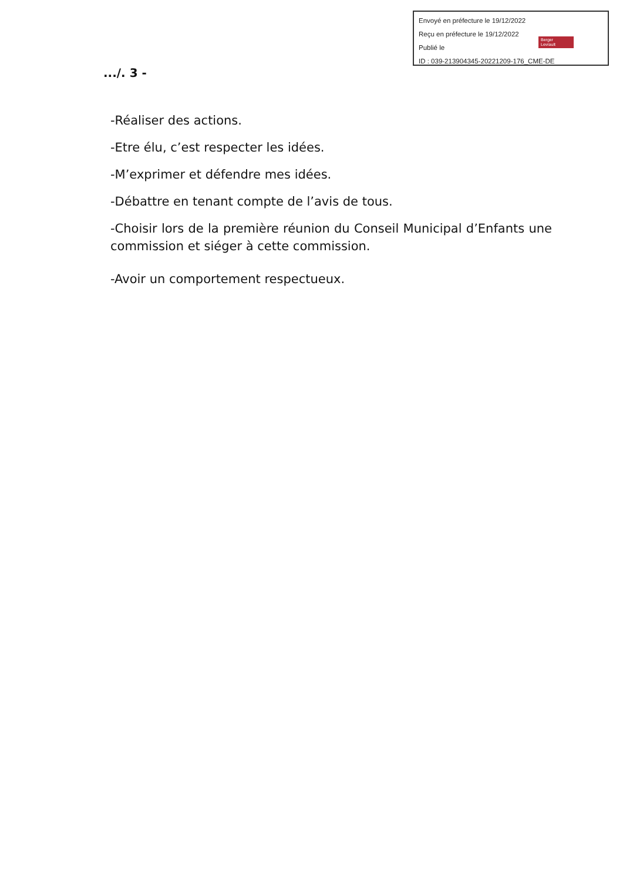Envoyé en préfecture le 19/12/2022
Reçu en préfecture le 19/12/2022
Publié le
ID : 039-213904345-20221209-176_CME-DE
Berger
Levrault
.../. 3 -
-Réaliser des actions.
-Etre élu, c’est respecter les idées.
-M’exprimer et défendre mes idées.
-Débattre en tenant compte de l’avis de tous.
-Choisir lors de la première réunion du Conseil Municipal d’Enfants une commission et siéger à cette commission.
-Avoir un comportement respectueux.